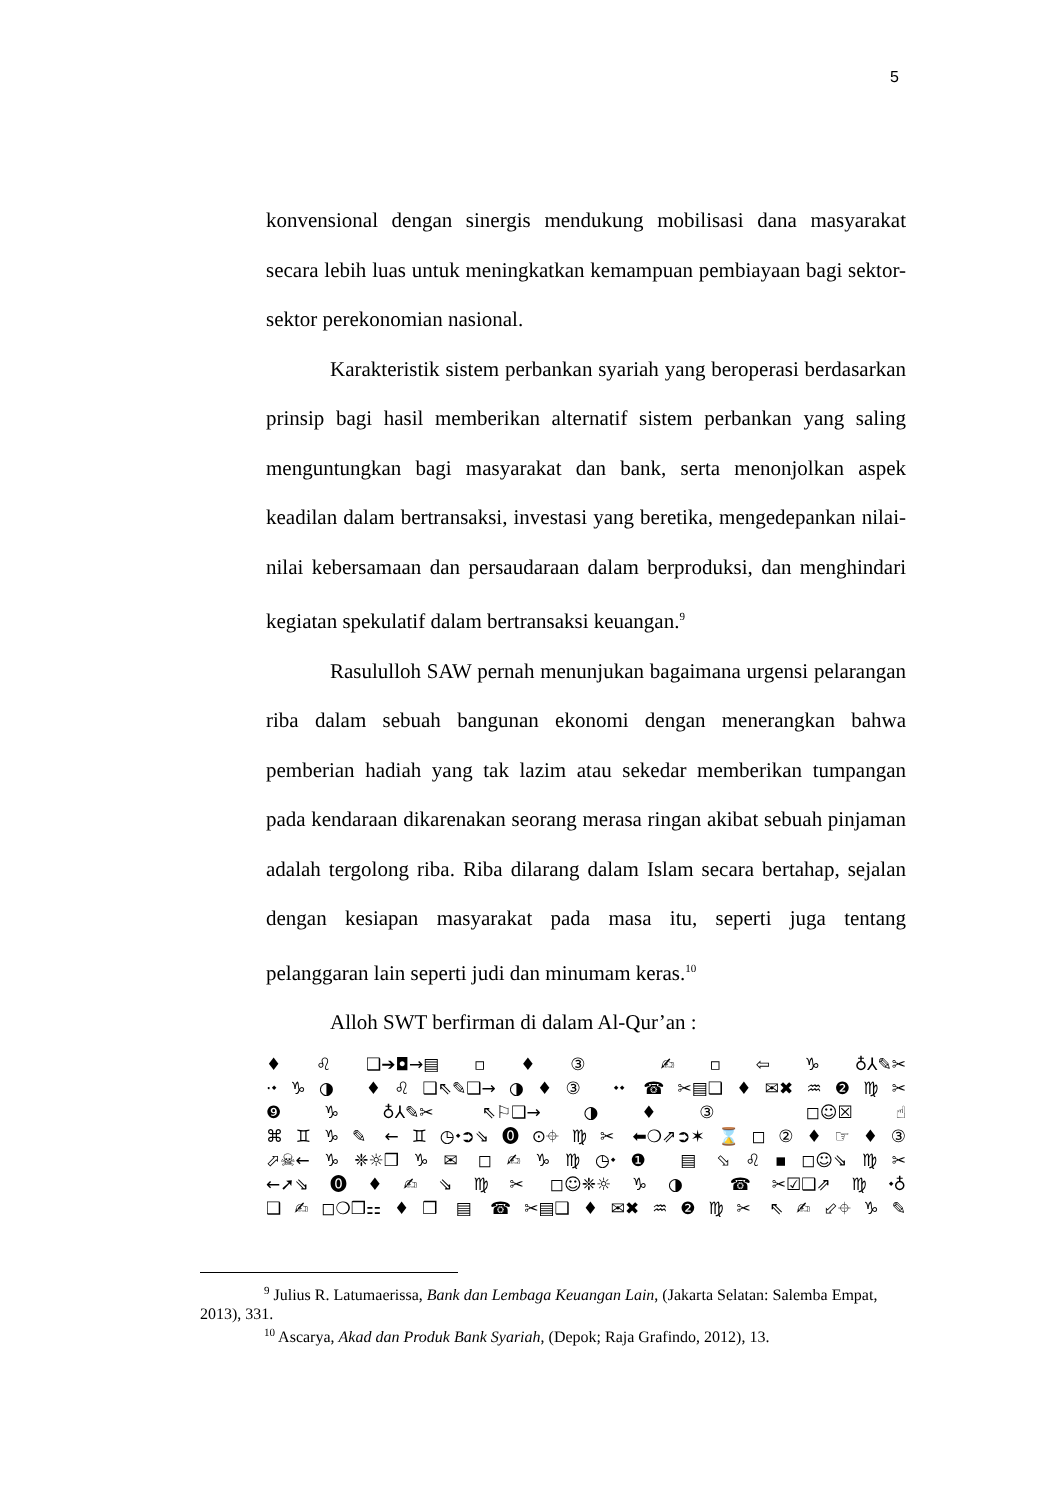5
konvensional dengan sinergis mendukung mobilisasi dana masyarakat secara lebih luas untuk meningkatkan kemampuan pembiayaan bagi sektor-sektor perekonomian nasional.
Karakteristik sistem perbankan syariah yang beroperasi berdasarkan prinsip bagi hasil memberikan alternatif sistem perbankan yang saling menguntungkan bagi masyarakat dan bank, serta menonjolkan aspek keadilan dalam bertransaksi, investasi yang beretika, mengedepankan nilai-nilai kebersamaan dan persaudaraan dalam berproduksi, dan menghindari kegiatan spekulatif dalam bertransaksi keuangan.<sup>9</sup>
Rasululloh SAW pernah menunjukan bagaimana urgensi pelarangan riba dalam sebuah bangunan ekonomi dengan menerangkan bahwa pemberian hadiah yang tak lazim atau sekedar memberikan tumpangan pada kendaraan dikarenakan seorang merasa ringan akibat sebuah pinjaman adalah tergolong riba. Riba dilarang dalam Islam secara bertahap, sejalan dengan kesiapan masyarakat pada masa itu, seperti juga tentang pelanggaran lain seperti judi dan minumam keras.<sup>10</sup>
Alloh SWT berfirman di dalam Al-Qur’an :
♦♌❑➔◘→▤▫♦③ ✍▫⇦♑♁⅄✎✂
·⬩♑◑ ♦♌❑⇖✎❑→◑♦③ ⬩⬩ ☎✂▤❑♦✉✖♒❷♍✂
❾♑♁⅄✎✂ ⇖⚐❑→◑♦③ ◻☺☒☝
⌘♊♑✎ ←♊◷⬩➲⇘⓿⊙⌖♍✂ ⬅❍⇗➲✶⌛◻②♦☞♦③
⬀☠←♑❈☼❒♑✉ ◻✍♑♍◷⬩❶ ▤ ⬂♌▪◻☺⇘♍✂
←➚⇘⓿♦✍⇘♍✂ ◻☺❈☼♑◑ ☎✂☑❑⇗♍⬩♁
❑✍◻❍❒⚏♦❒ ▤ ☎✂▤❑♦✉✖♒❷♍✂ ⇖✍⬃⌖♑✎
<sup>9</sup> Julius R. Latumaerissa, Bank dan Lembaga Keuangan Lain, (Jakarta Selatan: Salemba Empat, 2013), 331.
<sup>10</sup> Ascarya, Akad dan Produk Bank Syariah, (Depok; Raja Grafindo, 2012), 13.